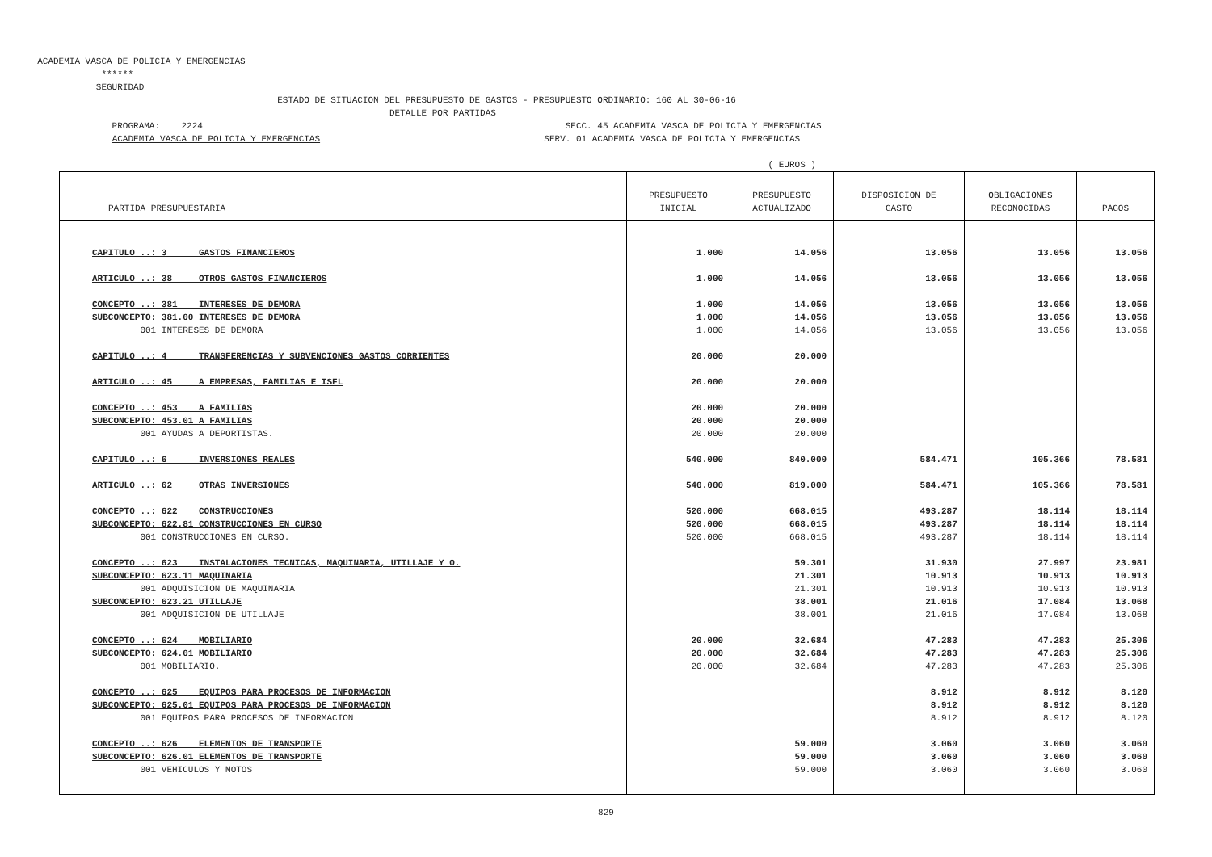ACADEMIA VASCA DE POLICIA Y EMERGENCIAS ****** SEGURIDAD ESTADO DE SITUACION DEL PRESUPUESTO DE GASTOS - PRESUPUESTO ORDINARIO: 160 AL 30-06-16 DETALLE POR PARTIDAS PROGRAMA: 2224 SECC. 45 ACADEMIA VASCA DE POLICIA Y EMERGENCIAS ACADEMIA VASCA DE POLICIA Y EMERGENCIAS SERV. 01 ACADEMIA VASCA DE POLICIA Y EMERGENCIAS ( EUROS )
| PARTIDA PRESUPUESTARIA | PRESUPUESTO INICIAL | PRESUPUESTO ACTUALIZADO | DISPOSICION DE GASTO | OBLIGACIONES RECONOCIDAS | PAGOS |
| --- | --- | --- | --- | --- | --- |
| CAPITULO ..: 3 GASTOS FINANCIEROS | 1.000 | 14.056 | 13.056 | 13.056 | 13.056 |
| ARTICULO ..: 38 OTROS GASTOS FINANCIEROS | 1.000 | 14.056 | 13.056 | 13.056 | 13.056 |
| CONCEPTO ..: 381 INTERESES DE DEMORA | 1.000 | 14.056 | 13.056 | 13.056 | 13.056 |
| SUBCONCEPTO: 381.00 INTERESES DE DEMORA | 1.000 | 14.056 | 13.056 | 13.056 | 13.056 |
| 001 INTERESES DE DEMORA | 1.000 | 14.056 | 13.056 | 13.056 | 13.056 |
| CAPITULO ..: 4 TRANSFERENCIAS Y SUBVENCIONES GASTOS CORRIENTES | 20.000 | 20.000 | | | |
| ARTICULO ..: 45 A EMPRESAS, FAMILIAS E ISFL | 20.000 | 20.000 | | | |
| CONCEPTO ..: 453 A FAMILIAS | 20.000 | 20.000 | | | |
| SUBCONCEPTO: 453.01 A FAMILIAS | 20.000 | 20.000 | | | |
| 001 AYUDAS A DEPORTISTAS. | 20.000 | 20.000 | | | |
| CAPITULO ..: 6 INVERSIONES REALES | 540.000 | 840.000 | 584.471 | 105.366 | 78.581 |
| ARTICULO ..: 62 OTRAS INVERSIONES | 540.000 | 819.000 | 584.471 | 105.366 | 78.581 |
| CONCEPTO ..: 622 CONSTRUCCIONES | 520.000 | 668.015 | 493.287 | 18.114 | 18.114 |
| SUBCONCEPTO: 622.81 CONSTRUCCIONES EN CURSO | 520.000 | 668.015 | 493.287 | 18.114 | 18.114 |
| 001 CONSTRUCCIONES EN CURSO. | 520.000 | 668.015 | 493.287 | 18.114 | 18.114 |
| CONCEPTO ..: 623 INSTALACIONES TECNICAS, MAQUINARIA, UTILLAJE Y O. | | 59.301 | 31.930 | 27.997 | 23.981 |
| SUBCONCEPTO: 623.11 MAQUINARIA | | 21.301 | 10.913 | 10.913 | 10.913 |
| 001 ADQUISICION DE MAQUINARIA | | 21.301 | 10.913 | 10.913 | 10.913 |
| SUBCONCEPTO: 623.21 UTILLAJE | | 38.001 | 21.016 | 17.084 | 13.068 |
| 001 ADQUISICION DE UTILLAJE | | 38.001 | 21.016 | 17.084 | 13.068 |
| CONCEPTO ..: 624 MOBILIARIO | 20.000 | 32.684 | 47.283 | 47.283 | 25.306 |
| SUBCONCEPTO: 624.01 MOBILIARIO | 20.000 | 32.684 | 47.283 | 47.283 | 25.306 |
| 001 MOBILIARIO. | 20.000 | 32.684 | 47.283 | 47.283 | 25.306 |
| CONCEPTO ..: 625 EQUIPOS PARA PROCESOS DE INFORMACION | | | 8.912 | 8.912 | 8.120 |
| SUBCONCEPTO: 625.01 EQUIPOS PARA PROCESOS DE INFORMACION | | | 8.912 | 8.912 | 8.120 |
| 001 EQUIPOS PARA PROCESOS DE INFORMACION | | | 8.912 | 8.912 | 8.120 |
| CONCEPTO ..: 626 ELEMENTOS DE TRANSPORTE | | 59.000 | 3.060 | 3.060 | 3.060 |
| SUBCONCEPTO: 626.01 ELEMENTOS DE TRANSPORTE | | 59.000 | 3.060 | 3.060 | 3.060 |
| 001 VEHICULOS Y MOTOS | | 59.000 | 3.060 | 3.060 | 3.060 |
829